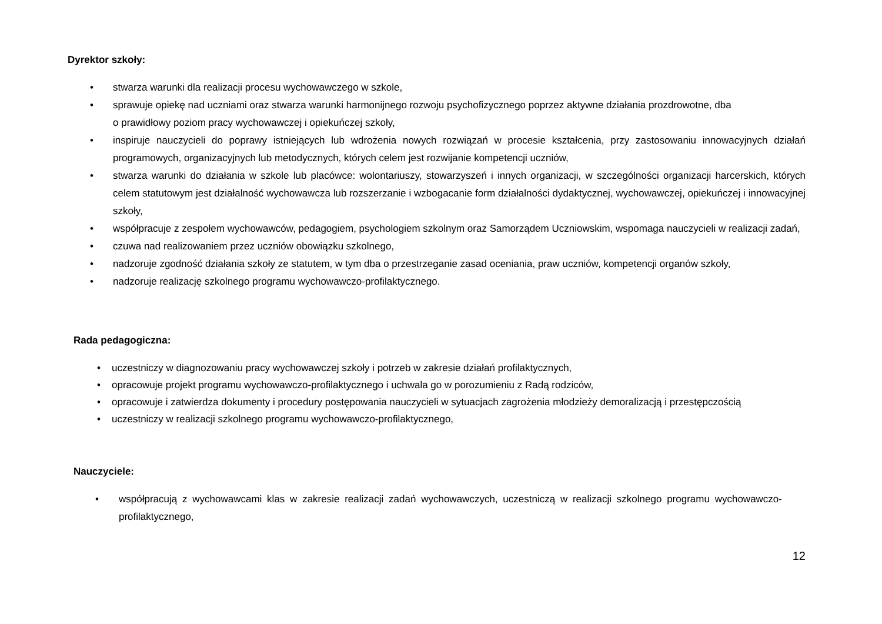Dyrektor szkoły:
• stwarza warunki dla realizacji procesu wychowawczego w szkole,
• sprawuje opiekę nad uczniami oraz stwarza warunki harmonijnego rozwoju psychofizycznego poprzez aktywne działania prozdrowotne, dba
o prawidłowy poziom pracy wychowawczej i opiekuńczej szkoły,
• inspiruje nauczycieli do poprawy istniejących lub wdrożenia nowych rozwiązań w procesie kształcenia, przy zastosowaniu innowacyjnych działań programowych, organizacyjnych lub metodycznych, których celem jest rozwijanie kompetencji uczniów,
• stwarza warunki do działania w szkole lub placówce: wolontariuszy, stowarzyszeń i innych organizacji, w szczególności organizacji harcerskich, których celem statutowym jest działalność wychowawcza lub rozszerzanie i wzbogacanie form działalności dydaktycznej, wychowawczej, opiekuńczej i innowacyjnej szkoły,
• współpracuje z zespołem wychowawców, pedagogiem, psychologiem szkolnym oraz Samorządem Uczniowskim, wspomaga nauczycieli w realizacji zadań,
• czuwa nad realizowaniem przez uczniów obowiązku szkolnego,
• nadzoruje zgodność działania szkoły ze statutem, w tym dba o przestrzeganie zasad oceniania, praw uczniów, kompetencji organów szkoły,
• nadzoruje realizację szkolnego programu wychowawczo-profilaktycznego.
Rada pedagogiczna:
• uczestniczy w diagnozowaniu pracy wychowawczej szkoły i potrzeb w zakresie działań profilaktycznych,
• opracowuje projekt programu wychowawczo-profilaktycznego i uchwala go w porozumieniu z Radą rodziców,
• opracowuje i zatwierdza dokumenty i procedury postępowania nauczycieli w sytuacjach zagrożenia młodzieży demoralizacją i przestępczością
• uczestniczy w realizacji szkolnego programu wychowawczo-profilaktycznego,
Nauczyciele:
• współpracują z wychowawcami klas w zakresie realizacji zadań wychowawczych, uczestniczą w realizacji szkolnego programu wychowawczo-profilaktycznego,
12